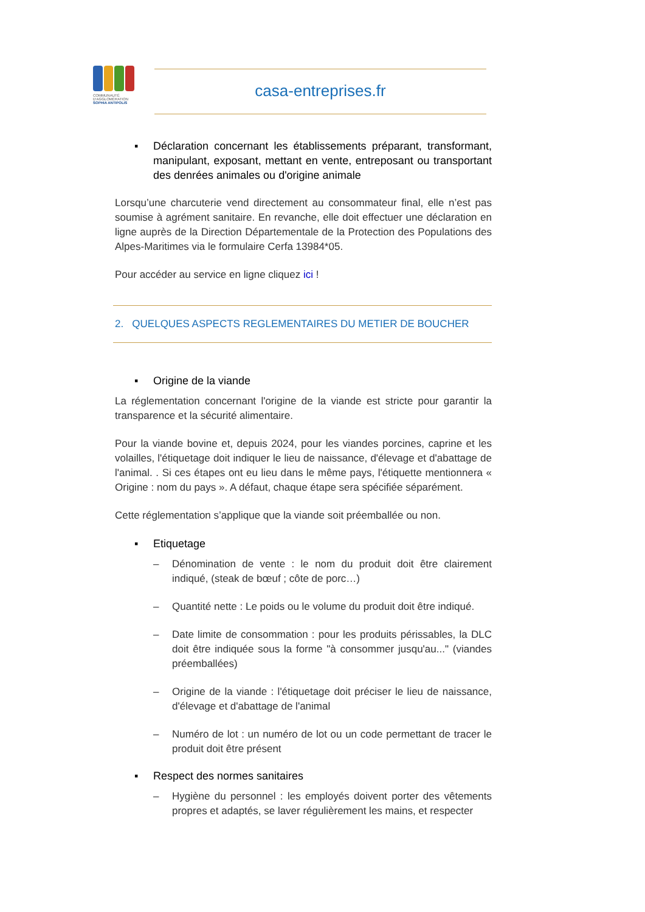COMMUNAUTÉ
D'AGGLOMÉRATION
SOPHIA ANTIPOLIS
casa-entreprises.fr
▪ Déclaration concernant les établissements préparant, transformant, manipulant, exposant, mettant en vente, entreposant ou transportant des denrées animales ou d'origine animale
Lorsqu’une charcuterie vend directement au consommateur final, elle n’est pas soumise à agrément sanitaire. En revanche, elle doit effectuer une déclaration en ligne auprès de la Direction Départementale de la Protection des Populations des Alpes-Maritimes via le formulaire Cerfa 13984*05.
Pour accéder au service en ligne cliquez ici !
2. QUELQUES ASPECTS REGLEMENTAIRES DU METIER DE BOUCHER
▪ Origine de la viande
La réglementation concernant l'origine de la viande est stricte pour garantir la transparence et la sécurité alimentaire.
Pour la viande bovine et, depuis 2024, pour les viandes porcines, caprine et les volailles, l'étiquetage doit indiquer le lieu de naissance, d'élevage et d'abattage de l'animal. . Si ces étapes ont eu lieu dans le même pays, l'étiquette mentionnera « Origine : nom du pays ». A défaut, chaque étape sera spécifiée séparément.
Cette réglementation s’applique que la viande soit préemballée ou non.
▪ Etiquetage
– Dénomination de vente : le nom du produit doit être clairement indiqué, (steak de bœuf ; côte de porc…)
– Quantité nette : Le poids ou le volume du produit doit être indiqué.
– Date limite de consommation : pour les produits périssables, la DLC doit être indiquée sous la forme "à consommer jusqu'au..." (viandes préemballées)
– Origine de la viande : l'étiquetage doit préciser le lieu de naissance, d'élevage et d'abattage de l'animal
– Numéro de lot : un numéro de lot ou un code permettant de tracer le produit doit être présent
▪ Respect des normes sanitaires
– Hygiène du personnel : les employés doivent porter des vêtements propres et adaptés, se laver régulièrement les mains, et respecter